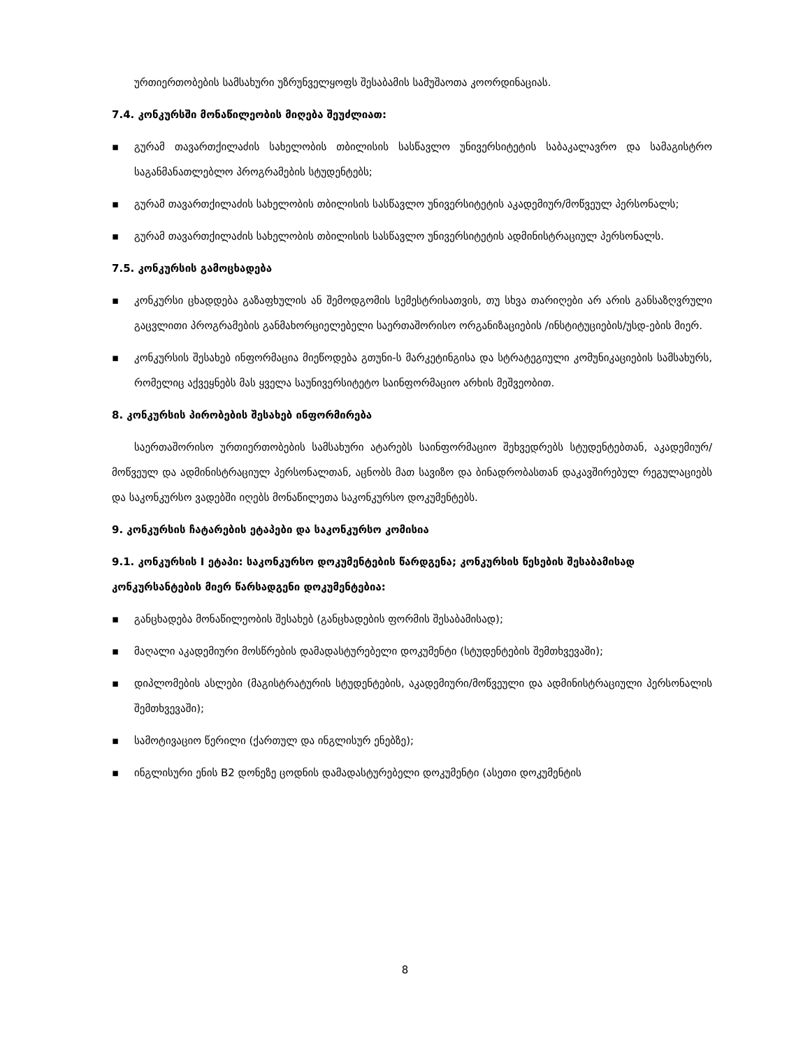ურთიერთობების სამსახური უზრუნველყოფს შესაბამის სამუშაოთა კოორდინაციას.
7.4. კონკურსში მონაწილეობის მიღება შეუძლიათ:
▪ გურამ თავართქილაძის სახელობის თბილისის სასწავლო უნივერსიტეტის საბაკალავრო და სამაგისტრო საგანმანათლებლო პროგრამების სტუდენტებს;
▪ გურამ თავართქილაძის სახელობის თბილისის სასწავლო უნივერსიტეტის აკადემიურ/მოწვეულ პერსონალს;
▪ გურამ თავართქილაძის სახელობის თბილისის სასწავლო უნივერსიტეტის ადმინისტრაციულ პერსონალს.
7.5. კონკურსის გამოცხადება
▪ კონკურსი ცხადდება გაზაფხულის ან შემოდგომის სემესტრისათვის, თუ სხვა თარიღები არ არის განსაზღვრული გაცვლითი პროგრამების განმახორციელებელი საერთაშორისო ორგანიზაციების /ინსტიტუციების/უსდ-ების მიერ.
▪ კონკურსის შესახებ ინფორმაცია მიეწოდება გთუნი-ს მარკეტინგისა და სტრატეგიული კომუნიკაციების სამსახურს, რომელიც აქვეყნებს მას ყველა საუნივერსიტეტო საინფორმაციო არხის მეშვეობით.
8. კონკურსის პირობების შესახებ ინფორმირება
საერთაშორისო ურთიერთობების სამსახური ატარებს საინფორმაციო შეხვედრებს სტუდენტებთან, აკადემიურ/მოწვეულ და ადმინისტრაციულ პერსონალთან, აცნობს მათ სავიზო და ბინადრობასთან დაკავშირებულ რეგულაციებს და საკონკურსო ვადებში იღებს მონაწილეთა საკონკურსო დოკუმენტებს.
9. კონკურსის ჩატარების ეტაპები და საკონკურსო კომისია
9.1. კონკურსის I ეტაპი: საკონკურსო დოკუმენტების წარდგენა; კონკურსის წესების შესაბამისად კონკურსანტების მიერ წარსადგენი დოკუმენტებია:
▪ განცხადება მონაწილეობის შესახებ (განცხადების ფორმის შესაბამისად);
▪ მაღალი აკადემიური მოსწრების დამადასტურებელი დოკუმენტი (სტუდენტების შემთხვევაში);
▪ დიპლომების ასლები (მაგისტრატურის სტუდენტების, აკადემიური/მოწვეული და ადმინისტრაციული პერსონალის შემთხვევაში);
▪ სამოტივაციო წერილი (ქართულ და ინგლისურ ენებზე);
▪ ინგლისური ენის B2 დონეზე ცოდნის დამადასტურებელი დოკუმენტი (ასეთი დოკუმენტის
8